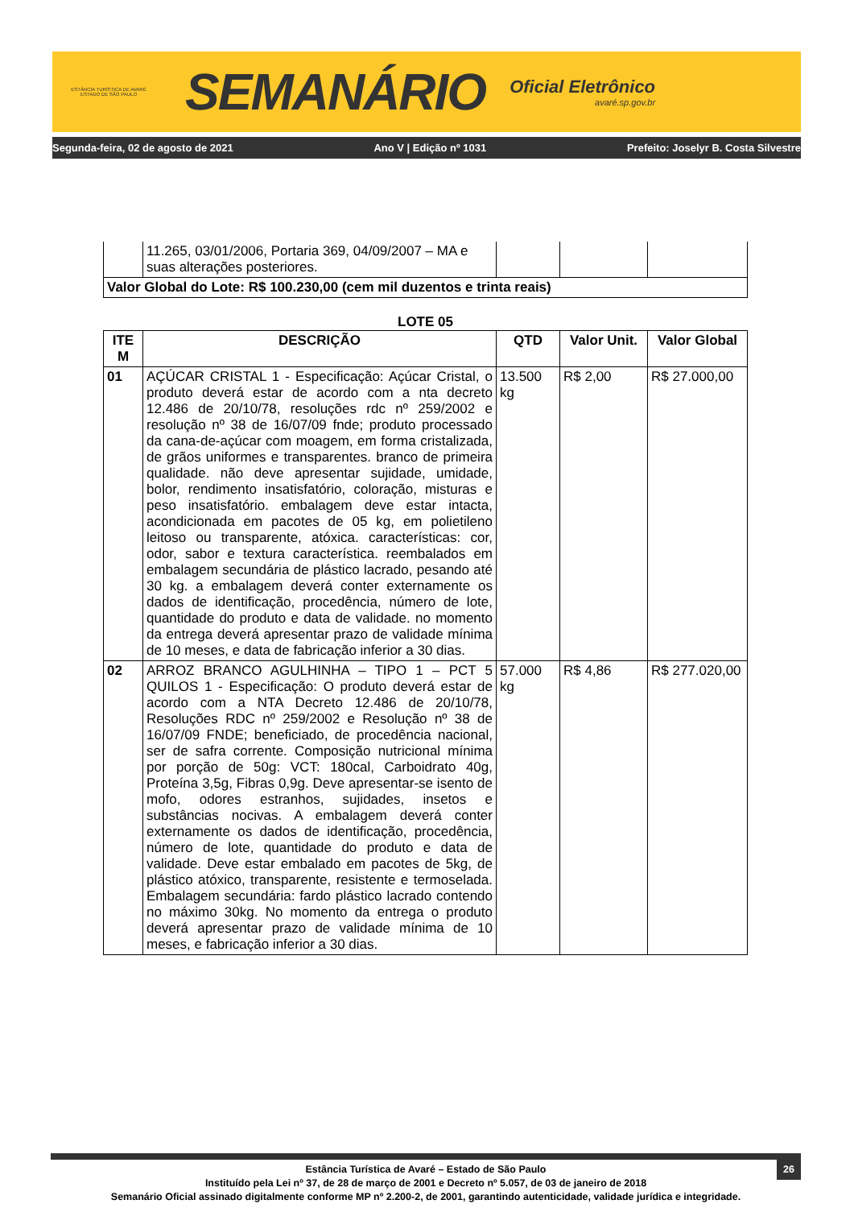ESTÂNCIA TURÍSTICA DE AVARÉ
ESTADO DE SÃO PAULO
SEMANÁRIO
Oficial Eletrônico
avaré.sp.gov.br
Segunda-feira, 02 de agosto de 2021 Ano V | Edição nº 1031 Prefeito: Joselyr B. Costa Silvestre
| | 11.265, 03/01/2006, Portaria 369, 04/09/2007 – MA e suas alterações posteriores. | | | |
| Valor Global do Lote: R$ 100.230,00 (cem mil duzentos e trinta reais) | | | | |
LOTE 05
| ITE M | DESCRIÇÃO | QTD | Valor Unit. | Valor Global |
| --- | --- | --- | --- | --- |
| 01 | AÇÚCAR CRISTAL 1 - Especificação: Açúcar Cristal, o produto deverá estar de acordo com a nta decreto 12.486 de 20/10/78, resoluções rdc nº 259/2002 e resolução nº 38 de 16/07/09 fnde; produto processado da cana-de-açúcar com moagem, em forma cristalizada, de grãos uniformes e transparentes. branco de primeira qualidade. não deve apresentar sujidade, umidade, bolor, rendimento insatisfatório, coloração, misturas e peso insatisfatório. embalagem deve estar intacta, acondicionada em pacotes de 05 kg, em polietileno leitoso ou transparente, atóxica. características: cor, odor, sabor e textura característica. reembalados em embalagem secundária de plástico lacrado, pesando até 30 kg. a embalagem deverá conter externamente os dados de identificação, procedência, número de lote, quantidade do produto e data de validade. no momento da entrega deverá apresentar prazo de validade mínima de 10 meses, e data de fabricação inferior a 30 dias. | 13.500 kg | R$ 2,00 | R$ 27.000,00 |
| 02 | ARROZ BRANCO AGULHINHA – TIPO 1 – PCT 5 QUILOS 1 - Especificação: O produto deverá estar de acordo com a NTA Decreto 12.486 de 20/10/78, Resoluções RDC nº 259/2002 e Resolução nº 38 de 16/07/09 FNDE; beneficiado, de procedência nacional, ser de safra corrente. Composição nutricional mínima por porção de 50g: VCT: 180cal, Carboidrato 40g, Proteína 3,5g, Fibras 0,9g. Deve apresentar-se isento de mofo, odores estranhos, sujidades, insetos e substâncias nocivas. A embalagem deverá conter externamente os dados de identificação, procedência, número de lote, quantidade do produto e data de validade. Deve estar embalado em pacotes de 5kg, de plástico atóxico, transparente, resistente e termoselada. Embalagem secundária: fardo plástico lacrado contendo no máximo 30kg. No momento da entrega o produto deverá apresentar prazo de validade mínima de 10 meses, e fabricação inferior a 30 dias. | 57.000 kg | R$ 4,86 | R$ 277.020,00 |
26
Estância Turística de Avaré – Estado de São Paulo
Instituído pela Lei nº 37, de 28 de março de 2001 e Decreto nº 5.057, de 03 de janeiro de 2018
Semanário Oficial assinado digitalmente conforme MP nº 2.200-2, de 2001, garantindo autenticidade, validade jurídica e integridade.